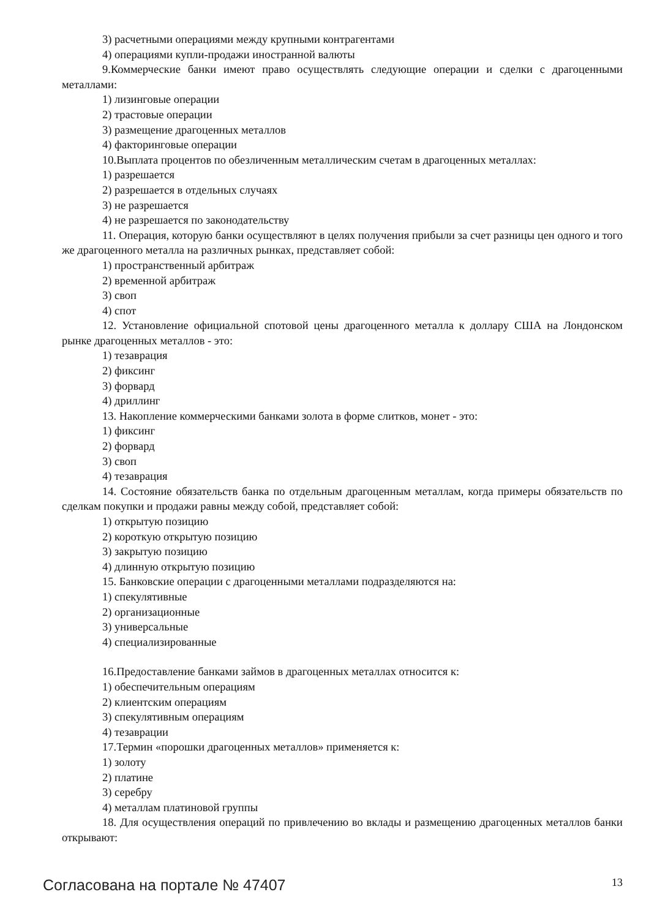3) расчетными операциями между крупными контрагентами
4) операциями купли-продажи иностранной валюты
9.Коммерческие банки имеют право осуществлять следующие операции и сделки с драгоценными металлами:
1) лизинговые операции
2) трастовые операции
3) размещение драгоценных металлов
4) факторинговые операции
10.Выплата процентов по обезличенным металлическим счетам в драгоценных металлах:
1) разрешается
2) разрешается в отдельных случаях
3) не разрешается
4) не разрешается по законодательству
11. Операция, которую банки осуществляют в целях получения прибыли за счет разницы цен одного и того же драгоценного металла на различных рынках, представляет собой:
1) пространственный арбитраж
2) временной арбитраж
3) своп
4) спот
12. Установление официальной спотовой цены драгоценного металла к доллару США на Лондонском рынке драгоценных металлов - это:
1) тезаврация
2) фиксинг
3) форвард
4) дриллинг
13. Накопление коммерческими банками золота в форме слитков, монет - это:
1) фиксинг
2) форвард
3) своп
4) тезаврация
14. Состояние обязательств банка по отдельным драгоценным металлам, когда примеры обязательств по сделкам покупки и продажи равны между собой, представляет собой:
1) открытую позицию
2) короткую открытую позицию
3) закрытую позицию
4) длинную открытую позицию
15. Банковские операции с драгоценными металлами подразделяются на:
1) спекулятивные
2) организационные
3) универсальные
4) специализированные
16.Предоставление банками займов в драгоценных металлах относится к:
1) обеспечительным операциям
2) клиентским операциям
3) спекулятивным операциям
4) тезаврации
17.Термин «порошки драгоценных металлов» применяется к:
1) золоту
2) платине
3) серебру
4) металлам платиновой группы
18. Для осуществления операций по привлечению во вклады и размещению драгоценных металлов банки открывают:
Согласована на портале № 47407 13